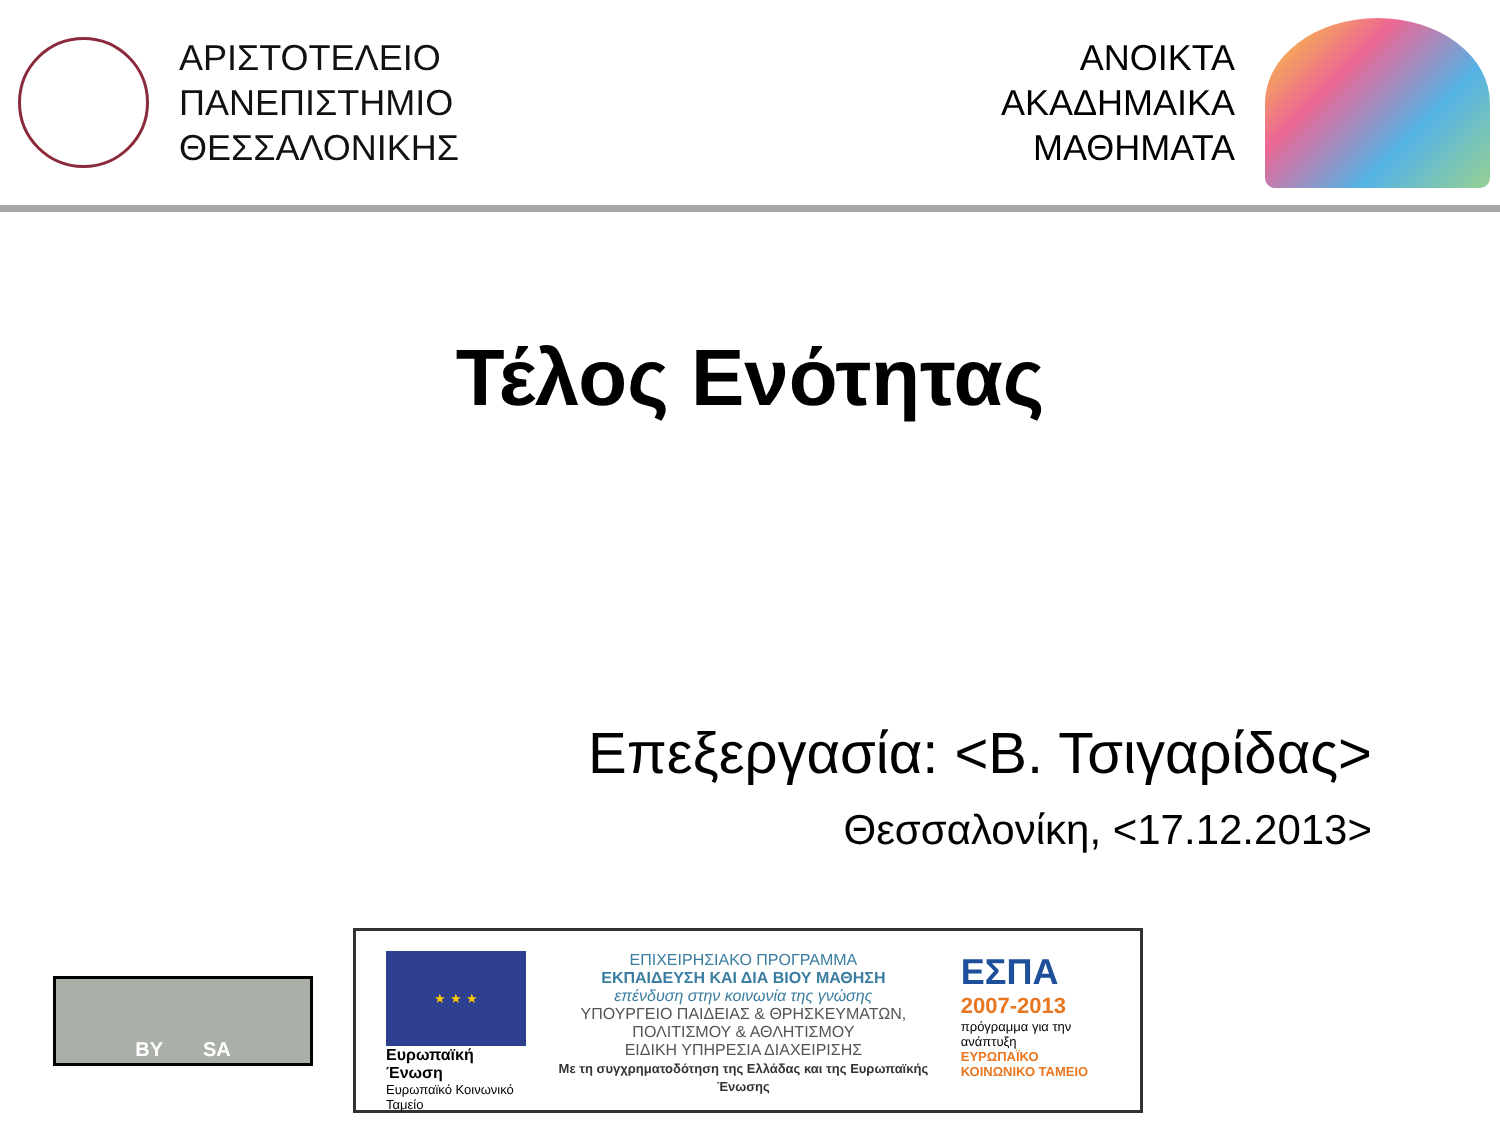ΑΡΙΣΤΟΤΕΛΕΙΟ
ΠΑΝΕΠΙΣΤΗΜΙΟ
ΘΕΣΣΑΛΟΝΙΚΗΣ
ΑΝΟΙΚΤΑ
ΑΚΑΔΗΜΑΙΚΑ
ΜΑΘΗΜΑΤΑ
Τέλος Ενότητας
Επεξεργασία: <Β. Τσιγαρίδας>
Θεσσαλονίκη, <17.12.2013>
BY SA
★ ★ ★
Ευρωπαϊκή Ένωση
Ευρωπαϊκό Κοινωνικό Ταμείο
ΕΠΙΧΕΙΡΗΣΙΑΚΟ ΠΡΟΓΡΑΜΜΑ
ΕΚΠΑΙΔΕΥΣΗ ΚΑΙ ΔΙΑ ΒΙΟΥ ΜΑΘΗΣΗ
επένδυση στην κοινωνία της γνώσης
ΥΠΟΥΡΓΕΙΟ ΠΑΙΔΕΙΑΣ & ΘΡΗΣΚΕΥΜΑΤΩΝ, ΠΟΛΙΤΙΣΜΟΥ & ΑΘΛΗΤΙΣΜΟΥ
ΕΙΔΙΚΗ ΥΠΗΡΕΣΙΑ ΔΙΑΧΕΙΡΙΣΗΣ
Με τη συγχρηματοδότηση της Ελλάδας και της Ευρωπαϊκής Ένωσης
ΕΣΠΑ
2007-2013
πρόγραμμα για την ανάπτυξη
ΕΥΡΩΠΑΪΚΟ ΚΟΙΝΩΝΙΚΟ ΤΑΜΕΙΟ